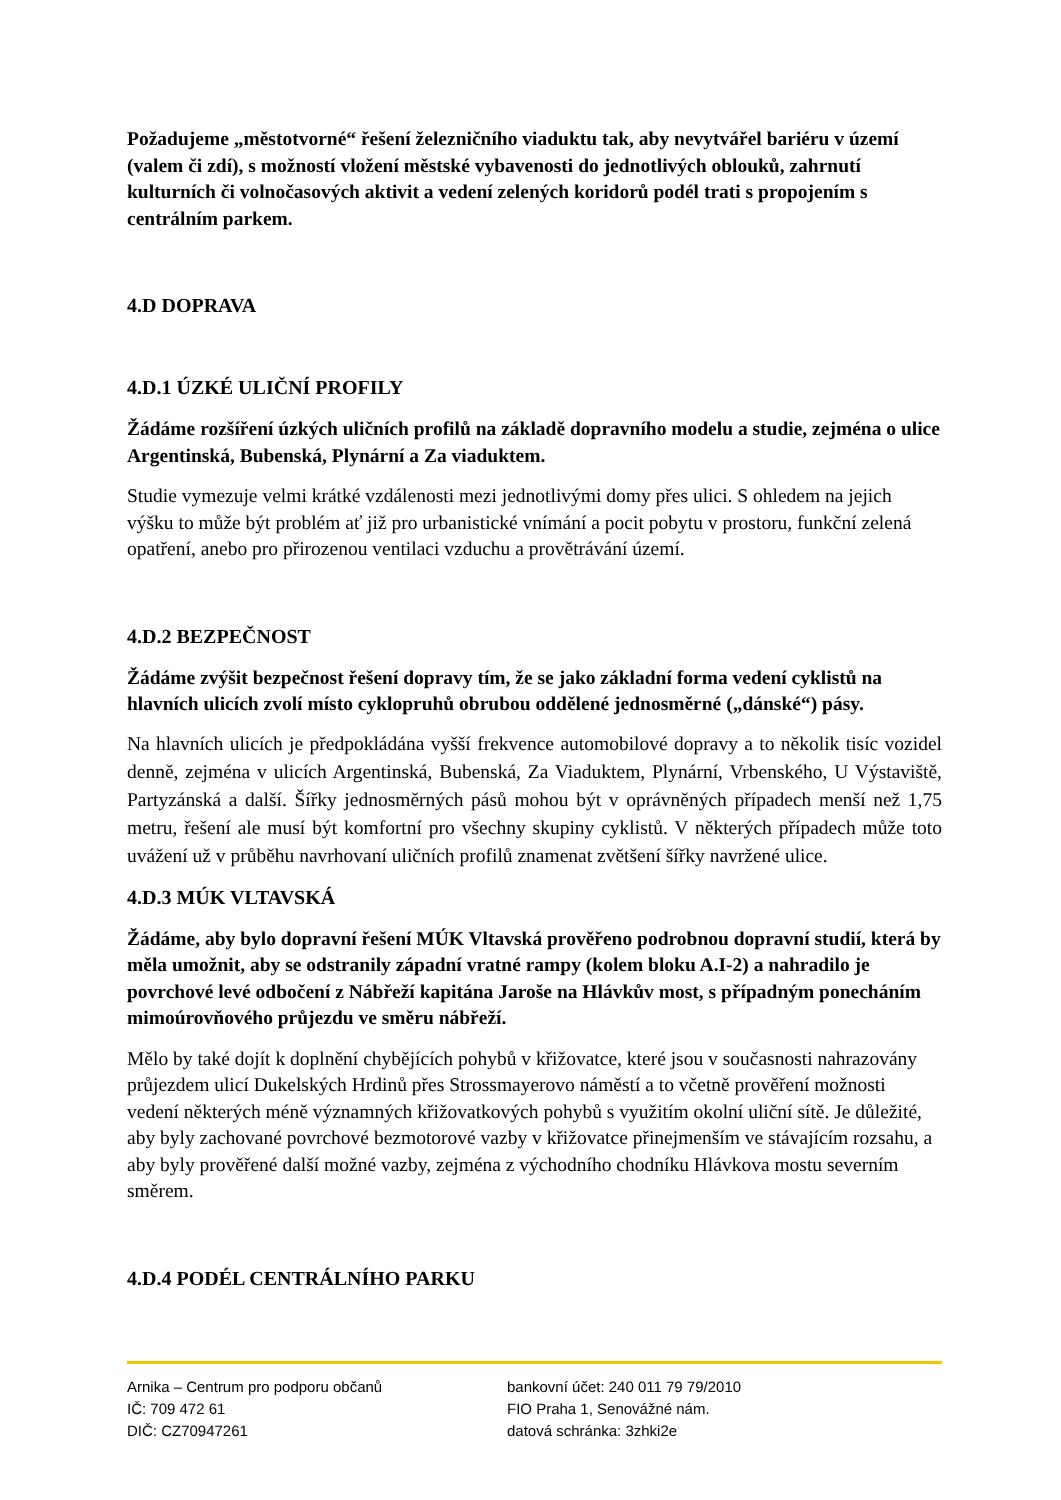Požadujeme „městotvorné“ řešení železničního viaduktu tak, aby nevytvářel bariéru v území (valem či zdí), s možností vložení městské vybavenosti do jednotlivých oblouků, zahrnutí kulturních či volnočasových aktivit a vedení zelených koridorů podél trati s propojením s centrálním parkem.
4.D DOPRAVA
4.D.1 ÚZKÉ ULIČNÍ PROFILY
Žádáme rozšíření úzkých uličních profilů na základě dopravního modelu a studie, zejména o ulice Argentinská, Bubenská, Plynární a Za viaduktem.
Studie vymezuje velmi krátké vzdálenosti mezi jednotlivými domy přes ulici. S ohledem na jejich výšku to může být problém ať již pro urbanistické vnímání a pocit pobytu v prostoru, funkční zelená opatření, anebo pro přirozenou ventilaci vzduchu a provětrávání území.
4.D.2 BEZPEČNOST
Žádáme zvýšit bezpečnost řešení dopravy tím, že se jako základní forma vedení cyklistů na hlavních ulicích zvolí místo cyklopruhů obrubou oddělené jednosměrné („dánské“) pásy.
Na hlavních ulicích je předpokládána vyšší frekvence automobilové dopravy a to několik tisíc vozidel denně, zejména v ulicích Argentinská, Bubenská, Za Viaduktem, Plynární, Vrbenského, U Výstaviště, Partyzánská a další. Šířky jednosměrných pásů mohou být v oprávněných případech menší než 1,75 metru, řešení ale musí být komfortní pro všechny skupiny cyklistů. V některých případech může toto uvážení už v průběhu navrhovaní uličních profilů znamenat zvětšení šířky navržené ulice.
4.D.3 MÚK VLTAVSKÁ
Žádáme, aby bylo dopravní řešení MÚK Vltavská prověřeno podrobnou dopravní studií, která by měla umožnit, aby se odstranily západní vratné rampy (kolem bloku A.I-2) a nahradilo je povrchové levé odbočení z Nábřeží kapitána Jaroše na Hlávkův most, s případným ponecháním mimoúrovňového průjezdu ve směru nábřeží.
Mělo by také dojít k doplnění chybějících pohybů v křižovatce, které jsou v současnosti nahrazovány průjezdem ulicí Dukelských Hrdinů přes Strossmayerovo náměstí a to včetně prověření možnosti vedení některých méně významných křižovatkových pohybů s využitím okolní uliční sítě. Je důležité, aby byly zachované povrchové bezmotorové vazby v křižovatce přinejmenším ve stávajícím rozsahu, a aby byly prověřené další možné vazby, zejména z východního chodníku Hlávkova mostu severním směrem.
4.D.4 PODÉL CENTRÁLNÍHO PARKU
Arnika – Centrum pro podporu občanů
IČ: 709 472 61
DIČ: CZ70947261
bankovní účet: 240 011 79 79/2010
FIO Praha 1, Senovážné nám.
datová schránka: 3zhki2e